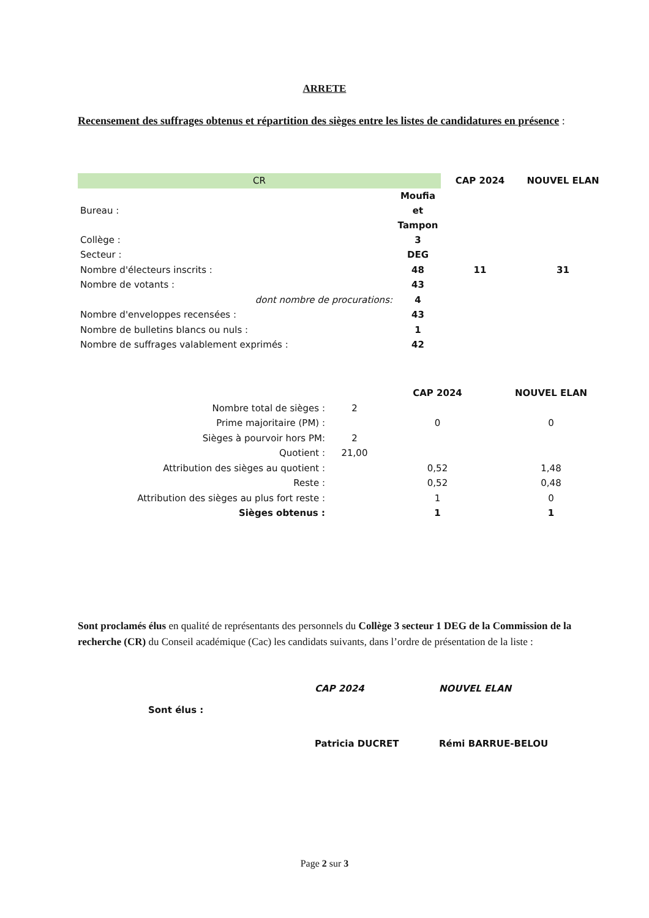ARRETE
Recensement des suffrages obtenus et répartition des sièges entre les listes de candidatures en présence :
| CR | | CAP 2024 | NOUVEL ELAN |
| --- | --- | --- | --- |
| Bureau : | Moufia et Tampon | | |
| Collège : | 3 | | |
| Secteur : | DEG | | |
| Nombre d'électeurs inscrits : | 48 | 11 | 31 |
| Nombre de votants : | 43 | | |
| dont nombre de procurations: | 4 | | |
| Nombre d'enveloppes recensées : | 43 | | |
| Nombre de bulletins blancs ou nuls : | 1 | | |
| Nombre de suffrages valablement exprimés : | 42 | | |
| | | CAP 2024 | NOUVEL ELAN |
| --- | --- | --- | --- |
| Nombre total de sièges : | 2 | | |
| Prime majoritaire (PM) : | | 0 | 0 |
| Sièges à pourvoir hors PM: | 2 | | |
| Quotient : | 21,00 | | |
| Attribution des sièges au quotient : | | 0,52 | 1,48 |
| Reste : | | 0,52 | 0,48 |
| Attribution des sièges au plus fort reste : | | 1 | 0 |
| Sièges obtenus : | | 1 | 1 |
Sont proclamés élus en qualité de représentants des personnels du Collège 3 secteur 1 DEG de la Commission de la recherche (CR) du Conseil académique (Cac) les candidats suivants, dans l’ordre de présentation de la liste :
| | CAP 2024 | NOUVEL ELAN |
| Sont élus : | | |
| | Patricia DUCRET | Rémi BARRUE-BELOU |
Page 2 sur 3